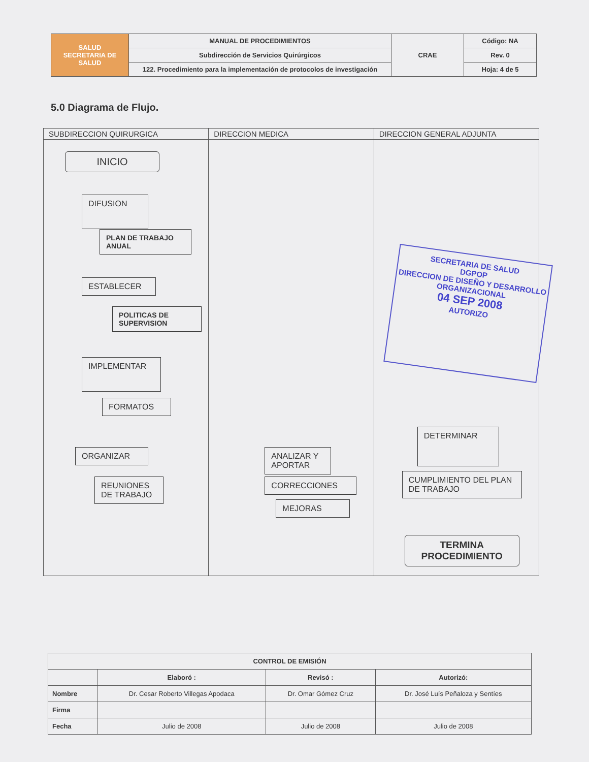| SALUD SECRETARIA DE SALUD | MANUAL DE PROCEDIMIENTOS | CRAE | Código: NA |
| | Subdirección de Servicios Quirúrgicos | | Rev. 0 |
| | 122. Procedimiento para la implementación de protocolos de investigación | | Hoja: 4 de 5 |
5.0 Diagrama de Flujo.
SUBDIRECCION QUIRURGICA
INICIO
DIFUSION
PLAN DE TRABAJO ANUAL
ESTABLECER
POLITICAS DE SUPERVISION
IMPLEMENTAR
FORMATOS
ORGANIZAR
REUNIONES DE TRABAJO
DIRECCION MEDICA
ANALIZAR Y APORTAR
CORRECCIONES
MEJORAS
DIRECCION GENERAL ADJUNTA
DETERMINAR
CUMPLIMIENTO DEL PLAN DE TRABAJO
TERMINA PROCEDIMIENTO
SECRETARIA DE SALUD
DGPOP
DIRECCION DE DISEÑO Y DESARROLLO ORGANIZACIONAL
04 SEP 2008
AUTORIZO
| CONTROL DE EMISIÓN | | | |
| --- | --- | --- | --- |
| | Elaboró : | Revisó : | Autorizó: |
| Nombre | Dr. Cesar Roberto Villegas Apodaca | Dr. Omar Gómez Cruz | Dr. José Luís Peñaloza y Sentíes |
| Firma | | | |
| Fecha | Julio de 2008 | Julio de 2008 | Julio de 2008 |